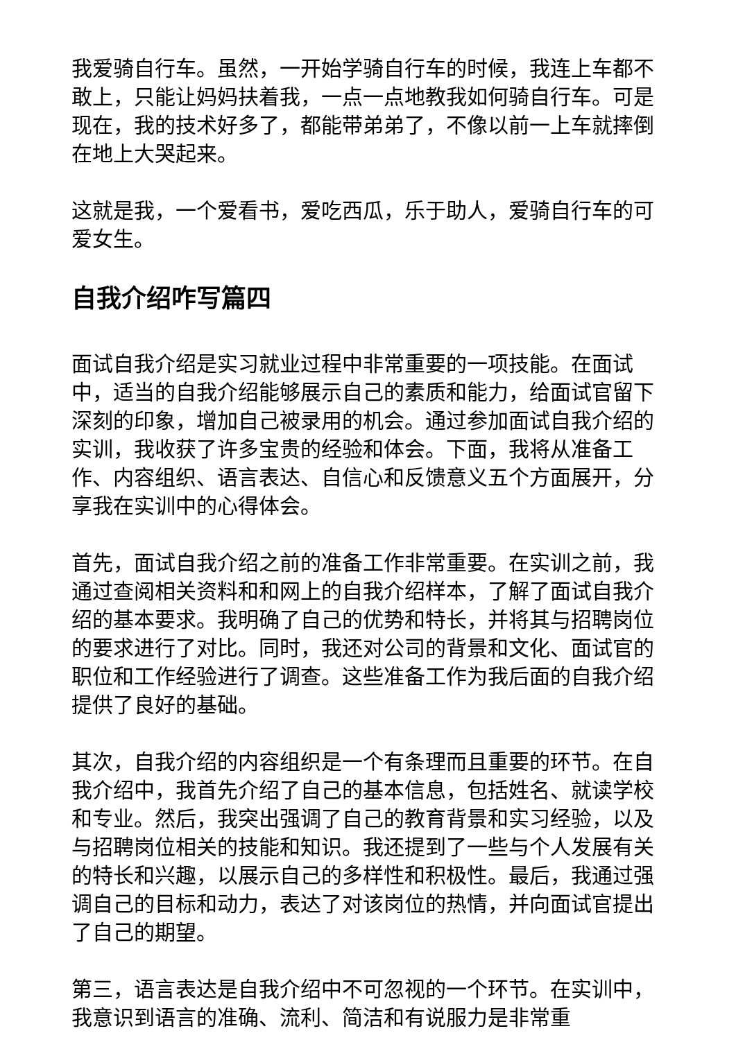我爱骑自行车。虽然，一开始学骑自行车的时候，我连上车都不敢上，只能让妈妈扶着我，一点一点地教我如何骑自行车。可是现在，我的技术好多了，都能带弟弟了，不像以前一上车就摔倒在地上大哭起来。
这就是我，一个爱看书，爱吃西瓜，乐于助人，爱骑自行车的可爱女生。
自我介绍咋写篇四
面试自我介绍是实习就业过程中非常重要的一项技能。在面试中，适当的自我介绍能够展示自己的素质和能力，给面试官留下深刻的印象，增加自己被录用的机会。通过参加面试自我介绍的实训，我收获了许多宝贵的经验和体会。下面，我将从准备工作、内容组织、语言表达、自信心和反馈意义五个方面展开，分享我在实训中的心得体会。
首先，面试自我介绍之前的准备工作非常重要。在实训之前，我通过查阅相关资料和和网上的自我介绍样本，了解了面试自我介绍的基本要求。我明确了自己的优势和特长，并将其与招聘岗位的要求进行了对比。同时，我还对公司的背景和文化、面试官的职位和工作经验进行了调查。这些准备工作为我后面的自我介绍提供了良好的基础。
其次，自我介绍的内容组织是一个有条理而且重要的环节。在自我介绍中，我首先介绍了自己的基本信息，包括姓名、就读学校和专业。然后，我突出强调了自己的教育背景和实习经验，以及与招聘岗位相关的技能和知识。我还提到了一些与个人发展有关的特长和兴趣，以展示自己的多样性和积极性。最后，我通过强调自己的目标和动力，表达了对该岗位的热情，并向面试官提出了自己的期望。
第三，语言表达是自我介绍中不可忽视的一个环节。在实训中，我意识到语言的准确、流利、简洁和有说服力是非常重